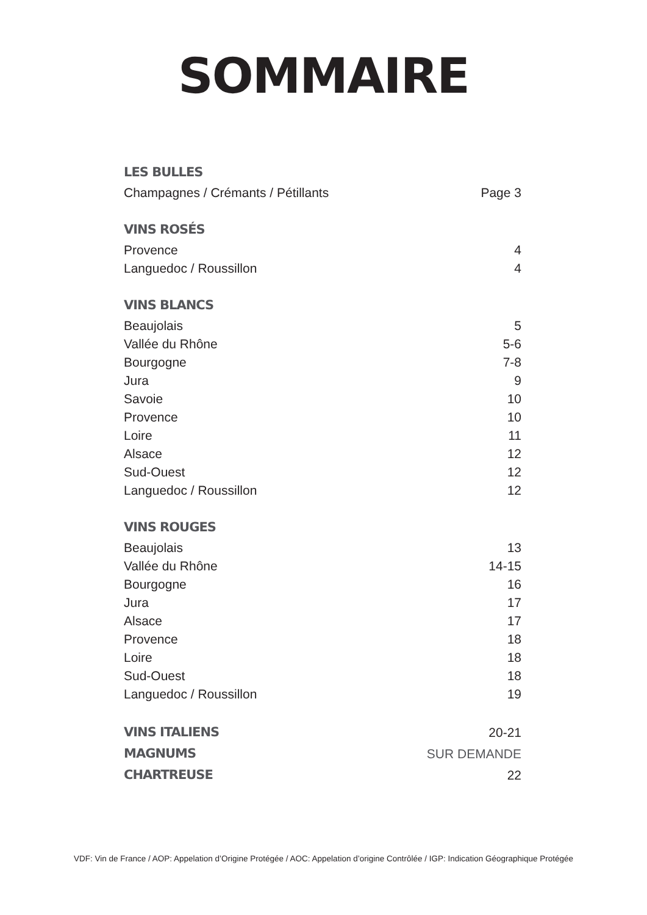SOMMAIRE
LES BULLES
Champagnes / Crémants / Pétillants Page 3
VINS ROSÉS
Provence 4
Languedoc / Roussillon 4
VINS BLANCS
Beaujolais 5
Vallée du Rhône 5-6
Bourgogne 7-8
Jura 9
Savoie 10
Provence 10
Loire 11
Alsace 12
Sud-Ouest 12
Languedoc / Roussillon 12
VINS ROUGES
Beaujolais 13
Vallée du Rhône 14-15
Bourgogne 16
Jura 17
Alsace 17
Provence 18
Loire 18
Sud-Ouest 18
Languedoc / Roussillon 19
VINS ITALIENS 20-21
MAGNUMS SUR DEMANDE
CHARTREUSE 22
VDF: Vin de France / AOP: Appelation d’Origine Protégée / AOC: Appelation d’origine Contrôlée / IGP: Indication Géographique Protégée